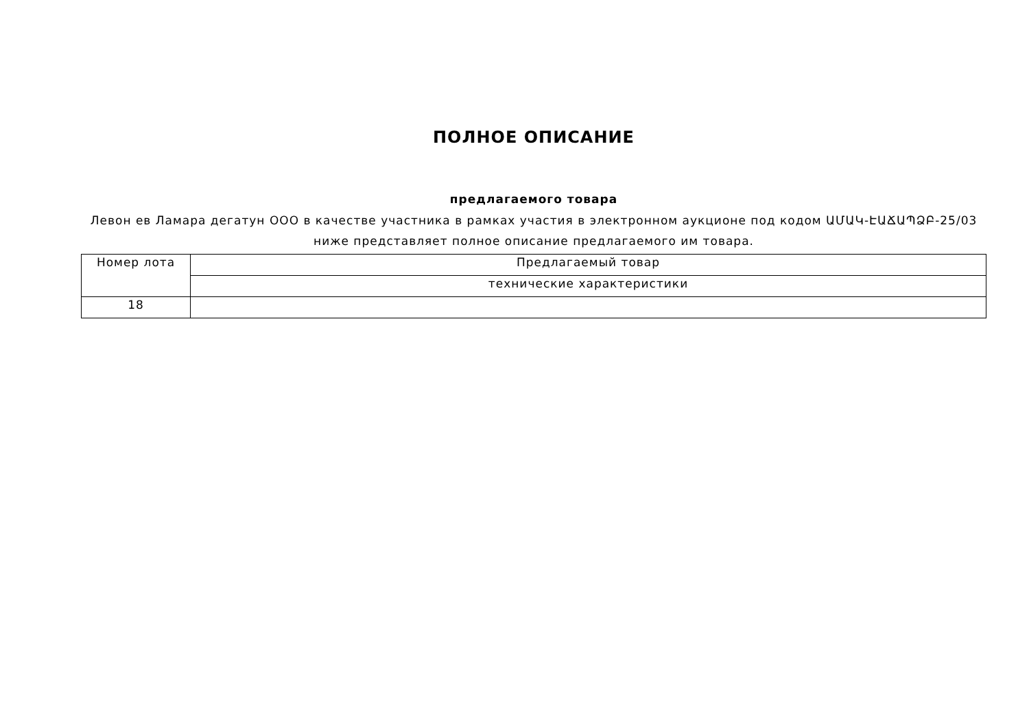ПОЛНОЕ ОПИСАНИЕ
предлагаемого товара
Левон ев Ламара дегатун ООО в качестве участника в рамках участия в электронном аукционе под кодом ԱՄԱԿ-ԷԱՃԱՊՁԲ-25/03 ниже представляет полное описание предлагаемого им товара.
| Номер лота | Предлагаемый товар |
| | технические характеристики |
| 18 | |